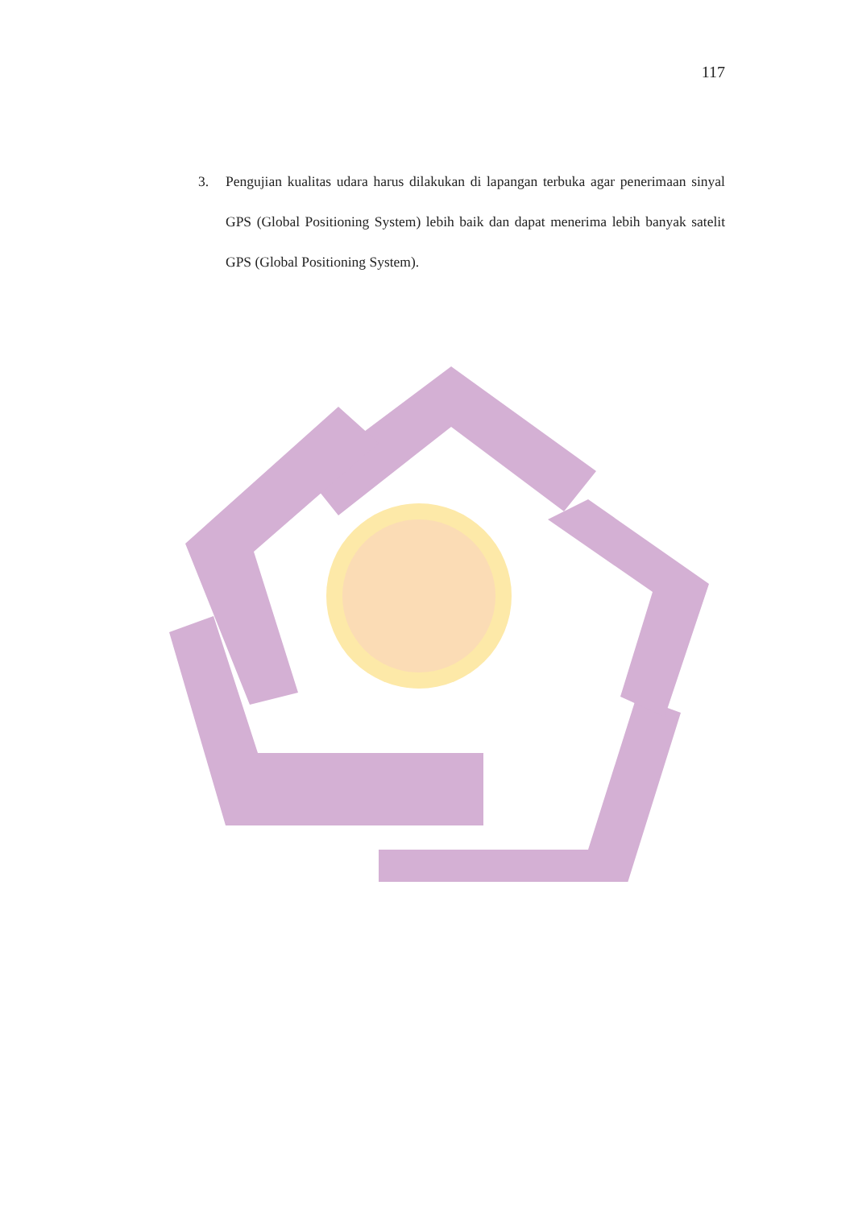117
3. Pengujian kualitas udara harus dilakukan di lapangan terbuka agar penerimaan sinyal GPS (Global Positioning System) lebih baik dan dapat menerima lebih banyak satelit GPS (Global Positioning System).